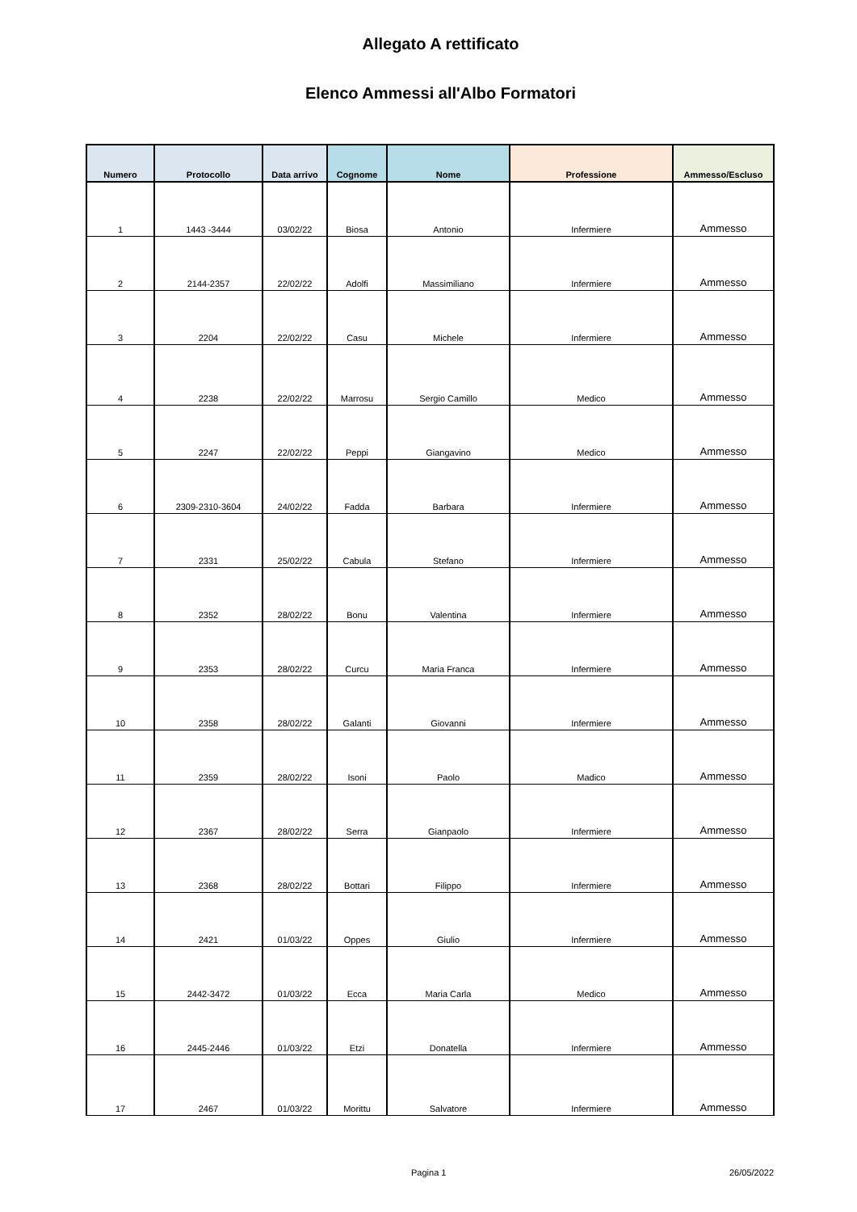Allegato A rettificato
Elenco Ammessi all'Albo Formatori
| Numero | Protocollo | Data arrivo | Cognome | Nome | Professione | Ammesso/Escluso |
| --- | --- | --- | --- | --- | --- | --- |
| 1 | 1443 -3444 | 03/02/22 | Biosa | Antonio | Infermiere | Ammesso |
| 2 | 2144-2357 | 22/02/22 | Adolfi | Massimiliano | Infermiere | Ammesso |
| 3 | 2204 | 22/02/22 | Casu | Michele | Infermiere | Ammesso |
| 4 | 2238 | 22/02/22 | Marrosu | Sergio Camillo | Medico | Ammesso |
| 5 | 2247 | 22/02/22 | Peppi | Giangavino | Medico | Ammesso |
| 6 | 2309-2310-3604 | 24/02/22 | Fadda | Barbara | Infermiere | Ammesso |
| 7 | 2331 | 25/02/22 | Cabula | Stefano | Infermiere | Ammesso |
| 8 | 2352 | 28/02/22 | Bonu | Valentina | Infermiere | Ammesso |
| 9 | 2353 | 28/02/22 | Curcu | Maria Franca | Infermiere | Ammesso |
| 10 | 2358 | 28/02/22 | Galanti | Giovanni | Infermiere | Ammesso |
| 11 | 2359 | 28/02/22 | Isoni | Paolo | Madico | Ammesso |
| 12 | 2367 | 28/02/22 | Serra | Gianpaolo | Infermiere | Ammesso |
| 13 | 2368 | 28/02/22 | Bottari | Filippo | Infermiere | Ammesso |
| 14 | 2421 | 01/03/22 | Oppes | Giulio | Infermiere | Ammesso |
| 15 | 2442-3472 | 01/03/22 | Ecca | Maria Carla | Medico | Ammesso |
| 16 | 2445-2446 | 01/03/22 | Etzi | Donatella | Infermiere | Ammesso |
| 17 | 2467 | 01/03/22 | Morittu | Salvatore | Infermiere | Ammesso |
Pagina 1 26/05/2022